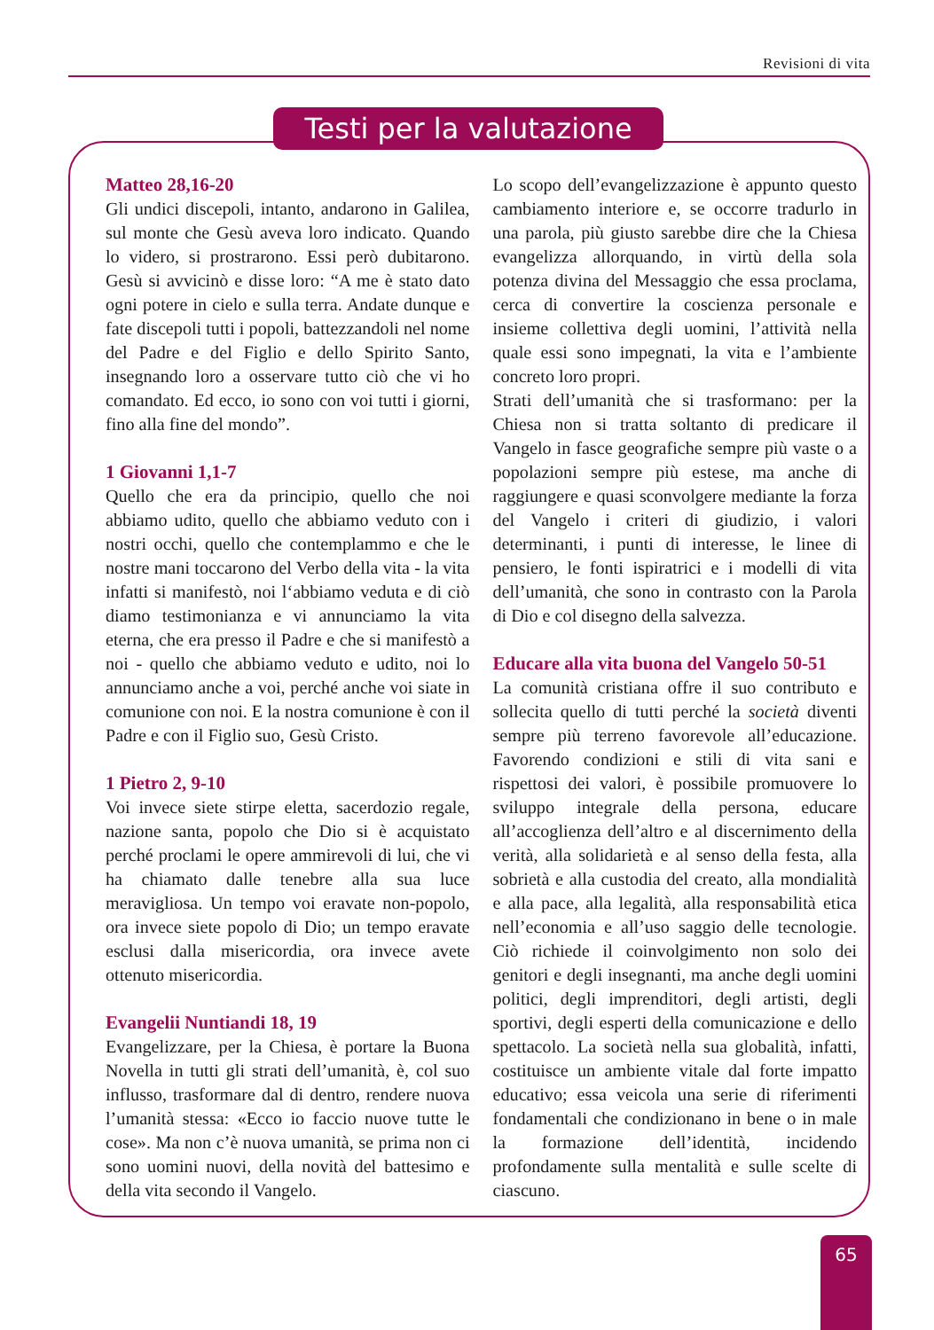Revisioni di vita
Testi per la valutazione
Matteo 28,16-20
Gli undici discepoli, intanto, andarono in Galilea, sul monte che Gesù aveva loro indicato. Quando lo videro, si prostrarono. Essi però dubitarono. Gesù si avvicinò e disse loro: “A me è stato dato ogni potere in cielo e sulla terra. Andate dunque e fate discepoli tutti i popoli, battezzandoli nel nome del Padre e del Figlio e dello Spirito Santo, insegnando loro a osservare tutto ciò che vi ho comandato. Ed ecco, io sono con voi tutti i giorni, fino alla fine del mondo”.
1 Giovanni 1,1-7
Quello che era da principio, quello che noi abbiamo udito, quello che abbiamo veduto con i nostri occhi, quello che contemplammo e che le nostre mani toccarono del Verbo della vita - la vita infatti si manifestò, noi l‘abbiamo veduta e di ciò diamo testimonianza e vi annunciamo la vita eterna, che era presso il Padre e che si manifestò a noi - quello che abbiamo veduto e udito, noi lo annunciamo anche a voi, perché anche voi siate in comunione con noi. E la nostra comunione è con il Padre e con il Figlio suo, Gesù Cristo.
1 Pietro 2, 9-10
Voi invece siete stirpe eletta, sacerdozio regale, nazione santa, popolo che Dio si è acquistato perché proclami le opere ammirevoli di lui, che vi ha chiamato dalle tenebre alla sua luce meravigliosa. Un tempo voi eravate non-popolo, ora invece siete popolo di Dio; un tempo eravate esclusi dalla misericordia, ora invece avete ottenuto misericordia.
Evangelii Nuntiandi 18, 19
Evangelizzare, per la Chiesa, è portare la Buona Novella in tutti gli strati dell’umanità, è, col suo influsso, trasformare dal di dentro, rendere nuova l’umanità stessa: «Ecco io faccio nuove tutte le cose». Ma non c’è nuova umanità, se prima non ci sono uomini nuovi, della novità del battesimo e della vita secondo il Vangelo.
Lo scopo dell’evangelizzazione è appunto questo cambiamento interiore e, se occorre tradurlo in una parola, più giusto sarebbe dire che la Chiesa evangelizza allorquando, in virtù della sola potenza divina del Messaggio che essa proclama, cerca di convertire la coscienza personale e insieme collettiva degli uomini, l’attività nella quale essi sono impegnati, la vita e l’ambiente concreto loro propri.
Strati dell’umanità che si trasformano: per la Chiesa non si tratta soltanto di predicare il Vangelo in fasce geografiche sempre più vaste o a popolazioni sempre più estese, ma anche di raggiungere e quasi sconvolgere mediante la forza del Vangelo i criteri di giudizio, i valori determinanti, i punti di interesse, le linee di pensiero, le fonti ispiratrici e i modelli di vita dell’umanità, che sono in contrasto con la Parola di Dio e col disegno della salvezza.
Educare alla vita buona del Vangelo 50-51
La comunità cristiana offre il suo contributo e sollecita quello di tutti perché la società diventi sempre più terreno favorevole all’educazione. Favorendo condizioni e stili di vita sani e rispettosi dei valori, è possibile promuovere lo sviluppo integrale della persona, educare all’accoglienza dell’altro e al discernimento della verità, alla solidarietà e al senso della festa, alla sobrietà e alla custodia del creato, alla mondialità e alla pace, alla legalità, alla responsabilità etica nell’economia e all’uso saggio delle tecnologie. Ciò richiede il coinvolgimento non solo dei genitori e degli insegnanti, ma anche degli uomini politici, degli imprenditori, degli artisti, degli sportivi, degli esperti della comunicazione e dello spettacolo. La società nella sua globalità, infatti, costituisce un ambiente vitale dal forte impatto educativo; essa veicola una serie di riferimenti fondamentali che condizionano in bene o in male la formazione dell’identità, incidendo profondamente sulla mentalità e sulle scelte di ciascuno.
65